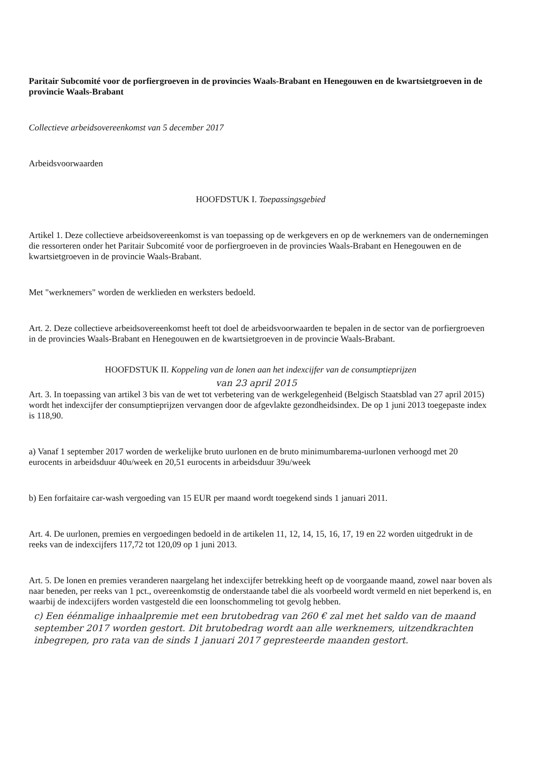Paritair Subcomité voor de porfiergroeven in de provincies Waals-Brabant en Henegouwen en de kwartsietgroeven in de provincie Waals-Brabant
Collectieve arbeidsovereenkomst van 5 december 2017
Arbeidsvoorwaarden
HOOFDSTUK I. Toepassingsgebied
Artikel 1. Deze collectieve arbeidsovereenkomst is van toepassing op de werkgevers en op de werknemers van de ondernemingen die ressorteren onder het Paritair Subcomité voor de porfiergroeven in de provincies Waals-Brabant en Henegouwen en de kwartsietgroeven in de provincie Waals-Brabant.
Met "werknemers" worden de werklieden en werksters bedoeld.
Art. 2. Deze collectieve arbeidsovereenkomst heeft tot doel de arbeidsvoorwaarden te bepalen in de sector van de porfiergroeven in de provincies Waals-Brabant en Henegouwen en de kwartsietgroeven in de provincie Waals-Brabant.
HOOFDSTUK II. Koppeling van de lonen aan het indexcijfer van de consumptieprijzen
van 23 april 2015
Art. 3. In toepassing van artikel 3 bis van de wet tot verbetering van de werkgelegenheid (Belgisch Staatsblad van 27 april 2015) wordt het indexcijfer der consumptieprijzen vervangen door de afgevlakte gezondheidsindex. De op 1 juni 2013 toegepaste index is 118,90.
a) Vanaf 1 september 2017 worden de werkelijke bruto uurlonen en de bruto minimumbarema-uurlonen verhoogd met 20 eurocents in arbeidsduur 40u/week en 20,51 eurocents in arbeidsduur 39u/week
b) Een forfaitaire car-wash vergoeding van 15 EUR per maand wordt toegekend sinds 1 januari 2011.
Art. 4. De uurlonen, premies en vergoedingen bedoeld in de artikelen 11, 12, 14, 15, 16, 17, 19 en 22 worden uitgedrukt in de reeks van de indexcijfers 117,72 tot 120,09 op 1 juni 2013.
Art. 5. De lonen en premies veranderen naargelang het indexcijfer betrekking heeft op de voorgaande maand, zowel naar boven als naar beneden, per reeks van 1 pct., overeenkomstig de onderstaande tabel die als voorbeeld wordt vermeld en niet beperkend is, en waarbij de indexcijfers worden vastgesteld die een loonschommeling tot gevolg hebben.
c) Een éénmalige inhaalpremie met een brutobedrag van 260 € zal met het saldo van de maand september 2017 worden gestort. Dit brutobedrag wordt aan alle werknemers, uitzendkrachten inbegrepen, pro rata van de sinds 1 januari 2017 gepresteerde maanden gestort.